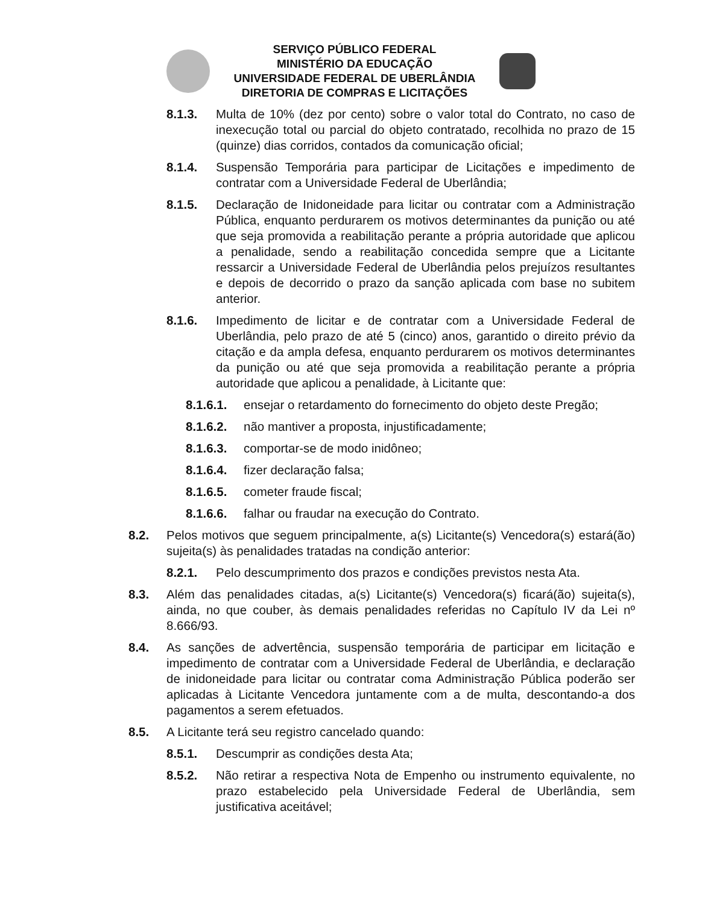SERVIÇO PÚBLICO FEDERAL
MINISTÉRIO DA EDUCAÇÃO
UNIVERSIDADE FEDERAL DE UBERLÂNDIA
DIRETORIA DE COMPRAS E LICITAÇÕES
8.1.3. Multa de 10% (dez por cento) sobre o valor total do Contrato, no caso de inexecução total ou parcial do objeto contratado, recolhida no prazo de 15 (quinze) dias corridos, contados da comunicação oficial;
8.1.4. Suspensão Temporária para participar de Licitações e impedimento de contratar com a Universidade Federal de Uberlândia;
8.1.5. Declaração de Inidoneidade para licitar ou contratar com a Administração Pública, enquanto perdurarem os motivos determinantes da punição ou até que seja promovida a reabilitação perante a própria autoridade que aplicou a penalidade, sendo a reabilitação concedida sempre que a Licitante ressarcir a Universidade Federal de Uberlândia pelos prejuízos resultantes e depois de decorrido o prazo da sanção aplicada com base no subitem anterior.
8.1.6. Impedimento de licitar e de contratar com a Universidade Federal de Uberlândia, pelo prazo de até 5 (cinco) anos, garantido o direito prévio da citação e da ampla defesa, enquanto perdurarem os motivos determinantes da punição ou até que seja promovida a reabilitação perante a própria autoridade que aplicou a penalidade, à Licitante que:
8.1.6.1. ensejar o retardamento do fornecimento do objeto deste Pregão;
8.1.6.2. não mantiver a proposta, injustificadamente;
8.1.6.3. comportar-se de modo inidôneo;
8.1.6.4. fizer declaração falsa;
8.1.6.5. cometer fraude fiscal;
8.1.6.6. falhar ou fraudar na execução do Contrato.
8.2. Pelos motivos que seguem principalmente, a(s) Licitante(s) Vencedora(s) estará(ão) sujeita(s) às penalidades tratadas na condição anterior:
8.2.1. Pelo descumprimento dos prazos e condições previstos nesta Ata.
8.3. Além das penalidades citadas, a(s) Licitante(s) Vencedora(s) ficará(ão) sujeita(s), ainda, no que couber, às demais penalidades referidas no Capítulo IV da Lei nº 8.666/93.
8.4. As sanções de advertência, suspensão temporária de participar em licitação e impedimento de contratar com a Universidade Federal de Uberlândia, e declaração de inidoneidade para licitar ou contratar coma Administração Pública poderão ser aplicadas à Licitante Vencedora juntamente com a de multa, descontando-a dos pagamentos a serem efetuados.
8.5. A Licitante terá seu registro cancelado quando:
8.5.1. Descumprir as condições desta Ata;
8.5.2. Não retirar a respectiva Nota de Empenho ou instrumento equivalente, no prazo estabelecido pela Universidade Federal de Uberlândia, sem justificativa aceitável;